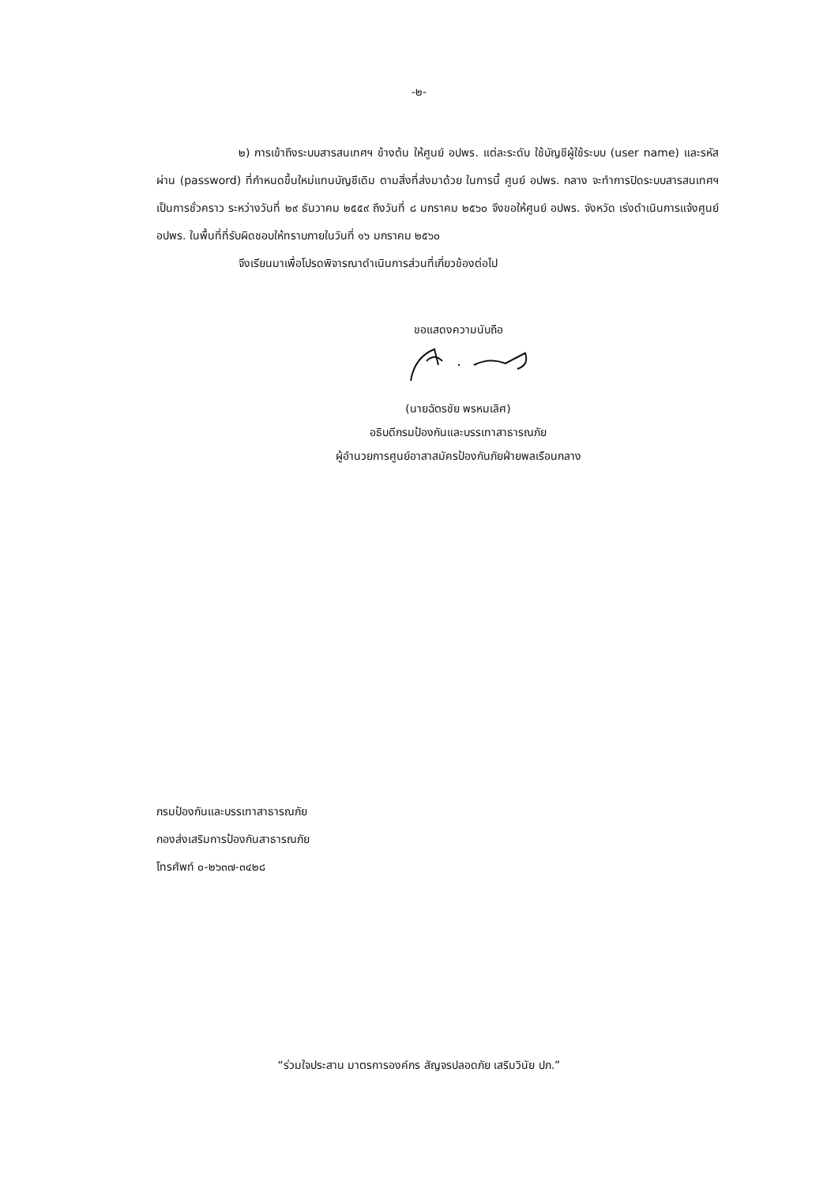-๒-
๒) การเข้าถึงระบบสารสนเทศฯ ข้างต้น ให้ศูนย์ อปพร. แต่ละระดับ ใช้บัญชีผู้ใช้ระบบ (user name) และรหัสผ่าน (password) ที่กำหนดขึ้นใหม่แทนบัญชีเดิม ตามสิ่งที่ส่งมาด้วย ในการนี้ ศูนย์ อปพร. กลาง จะทำการปิดระบบสารสนเทศฯ เป็นการชั่วคราว ระหว่างวันที่ ๒๙ ธันวาคม ๒๕๕๙ ถึงวันที่ ๘ มกราคม ๒๕๖๐ จึงขอให้ศูนย์ อปพร. จังหวัด เร่งดำเนินการแจ้งศูนย์ อปพร. ในพื้นที่ที่รับผิดชอบให้ทราบภายในวันที่ ๑๖ มกราคม ๒๕๖๐
จึงเรียนมาเพื่อโปรดพิจารณาดำเนินการส่วนที่เกี่ยวข้องต่อไป
ขอแสดงความนับถือ
(นายฉัตรชัย พรหมเลิศ)
อธิบดีกรมป้องกันและบรรเทาสาธารณภัย
ผู้อำนวยการศูนย์อาสาสมัครป้องกันภัยฝ่ายพลเรือนกลาง
กรมป้องกันและบรรเทาสาธารณภัย
กองส่งเสริมการป้องกันสาธารณภัย
โทรศัพท์ ๐-๒๖๓๗-๓๔๒๘
“ร่วมใจประสาน มาตรการองค์กร สัญจรปลอดภัย เสริมวินัย ปภ.”